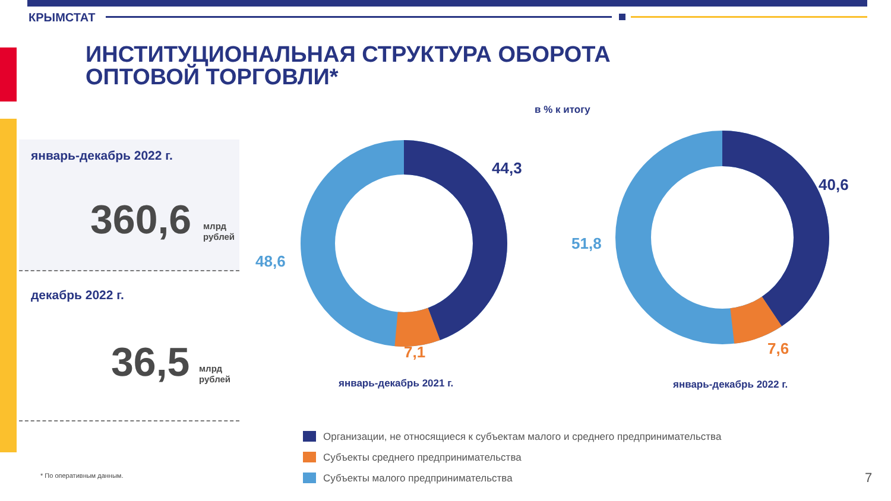КРЫМСТАТ
ИНСТИТУЦИОНАЛЬНАЯ СТРУКТУРА ОБОРОТА
ОПТОВОЙ ТОРГОВЛИ*
в % к итогу
январь-декабрь 2022 г.
360,6
млрд
рублей
декабрь 2022 г.
36,5
млрд
рублей
44,3
48,6
7,1
40,6
51,8
7,6
январь-декабрь 2021 г. январь-декабрь 2022 г.
Организации, не относящиеся к субъектам малого и среднего предпринимательства
Субъекты среднего предпринимательства
Субъекты малого предпринимательства
* По оперативным данным. 7